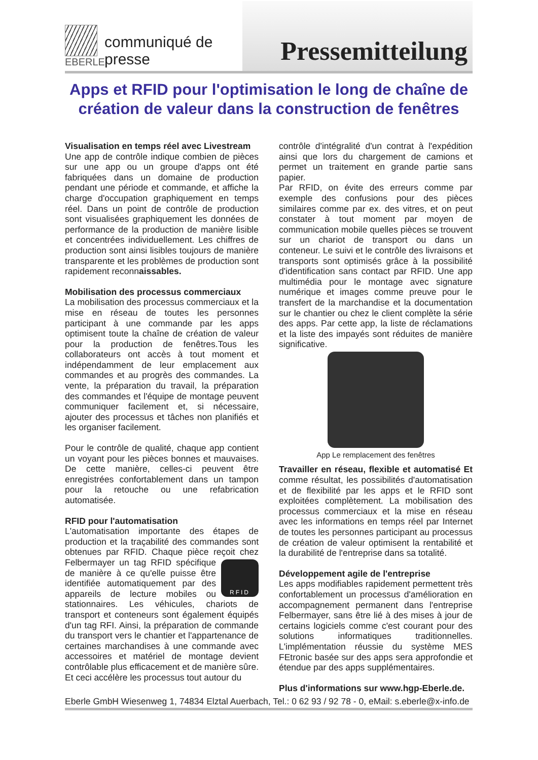EBERLE
communiqué de presse
Pressemitteilung
Apps et RFID pour l'optimisation le long de chaîne de création de valeur dans la construction de fenêtres
Visualisation en temps réel avec Livestream
Une app de contrôle indique combien de pièces sur une app ou un groupe d'apps ont été fabriquées dans un domaine de production pendant une période et commande, et affiche la charge d'occupation graphiquement en temps réel. Dans un point de contrôle de production sont visualisées graphiquement les données de performance de la production de manière lisible et concentrées individuellement. Les chiffres de production sont ainsi lisibles toujours de manière transparente et les problèmes de production sont rapidement reconnaissables.
Mobilisation des processus commerciaux
La mobilisation des processus commerciaux et la mise en réseau de toutes les personnes participant à une commande par les apps optimisent toute la chaîne de création de valeur pour la production de fenêtres.Tous les collaborateurs ont accès à tout moment et indépendamment de leur emplacement aux commandes et au progrès des commandes. La vente, la préparation du travail, la préparation des commandes et l'équipe de montage peuvent communiquer facilement et, si nécessaire, ajouter des processus et tâches non planifiés et les organiser facilement.
Pour le contrôle de qualité, chaque app contient un voyant pour les pièces bonnes et mauvaises. De cette manière, celles-ci peuvent être enregistrées confortablement dans un tampon pour la retouche ou une refabrication automatisée.
RFID pour l'automatisation
L'automatisation importante des étapes de production et la traçabilité des commandes sont obtenues par RFID. Chaque pièce reçoit chez RFID Felbermayer un tag RFID spécifique de manière à ce qu'elle puisse être identifiée automatiquement par des appareils de lecture mobiles ou stationnaires. Les véhicules, chariots de transport et conteneurs sont également équipés d'un tag RFI. Ainsi, la préparation de commande du transport vers le chantier et l'appartenance de certaines marchandises à une commande avec accessoires et matériel de montage devient contrôlable plus efficacement et de manière sûre. Et ceci accélère les processus tout autour du
contrôle d'intégralité d'un contrat à l'expédition ainsi que lors du chargement de camions et permet un traitement en grande partie sans papier.
Par RFID, on évite des erreurs comme par exemple des confusions pour des pièces similaires comme par ex. des vitres, et on peut constater à tout moment par moyen de communication mobile quelles pièces se trouvent sur un chariot de transport ou dans un conteneur. Le suivi et le contrôle des livraisons et transports sont optimisés grâce à la possibilité d'identification sans contact par RFID. Une app multimédia pour le montage avec signature numérique et images comme preuve pour le transfert de la marchandise et la documentation sur le chantier ou chez le client complète la série des apps. Par cette app, la liste de réclamations et la liste des impayés sont réduites de manière significative.
App Le remplacement des fenêtres
Travailler en réseau, flexible et automatisé Et comme résultat, les possibilités d'automatisation et de flexibilité par les apps et le RFID sont exploitées complètement. La mobilisation des processus commerciaux et la mise en réseau avec les informations en temps réel par Internet de toutes les personnes participant au processus de création de valeur optimisent la rentabilité et la durabilité de l'entreprise dans sa totalité.
Développement agile de l'entreprise
Les apps modifiables rapidement permettent très confortablement un processus d'amélioration en accompagnement permanent dans l'entreprise Felbermayer, sans être lié à des mises à jour de certains logiciels comme c'est courant pour des solutions informatiques traditionnelles. L'implémentation réussie du système MES FEtronic basée sur des apps sera approfondie et étendue par des apps supplémentaires.
Plus d'informations sur www.hgp-Eberle.de.
Eberle GmbH Wiesenweg 1, 74834 Elztal Auerbach, Tel.: 0 62 93 / 92 78 - 0, eMail: s.eberle@x-info.de